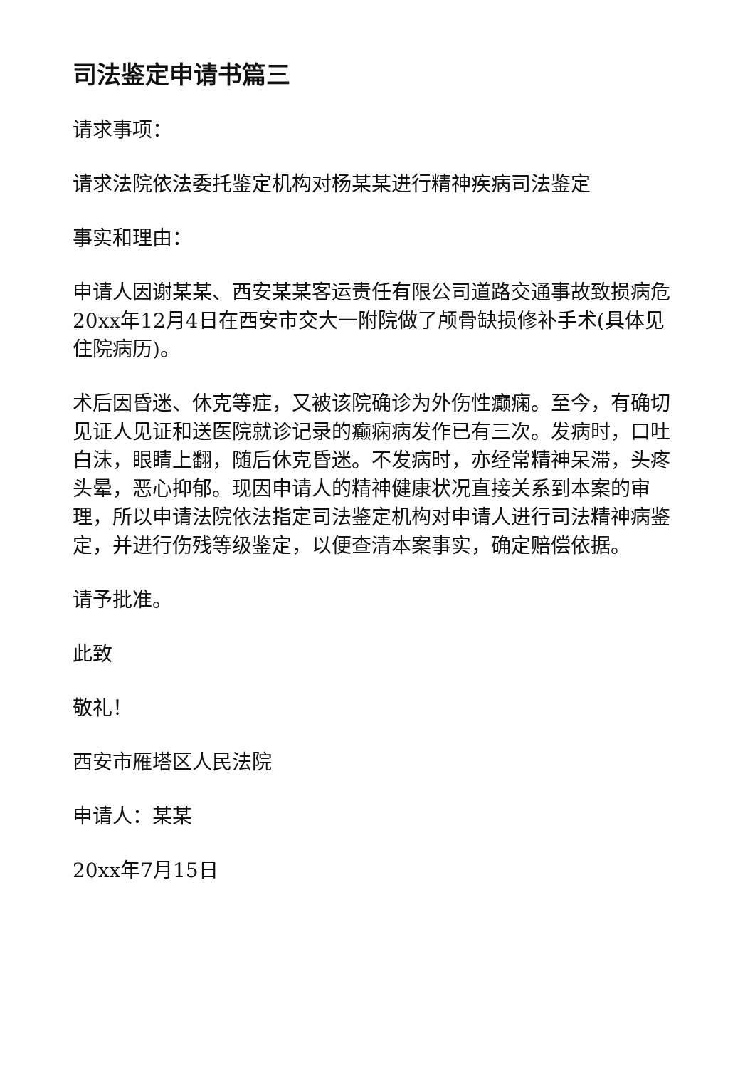司法鉴定申请书篇三
请求事项：
请求法院依法委托鉴定机构对杨某某进行精神疾病司法鉴定
事实和理由：
申请人因谢某某、西安某某客运责任有限公司道路交通事故致损病危20xx年12月4日在西安市交大一附院做了颅骨缺损修补手术(具体见住院病历)。
术后因昏迷、休克等症，又被该院确诊为外伤性癫痫。至今，有确切见证人见证和送医院就诊记录的癫痫病发作已有三次。发病时，口吐白沫，眼睛上翻，随后休克昏迷。不发病时，亦经常精神呆滞，头疼头晕，恶心抑郁。现因申请人的精神健康状况直接关系到本案的审理，所以申请法院依法指定司法鉴定机构对申请人进行司法精神病鉴定，并进行伤残等级鉴定，以便查清本案事实，确定赔偿依据。
请予批准。
此致
敬礼！
西安市雁塔区人民法院
申请人：某某
20xx年7月15日